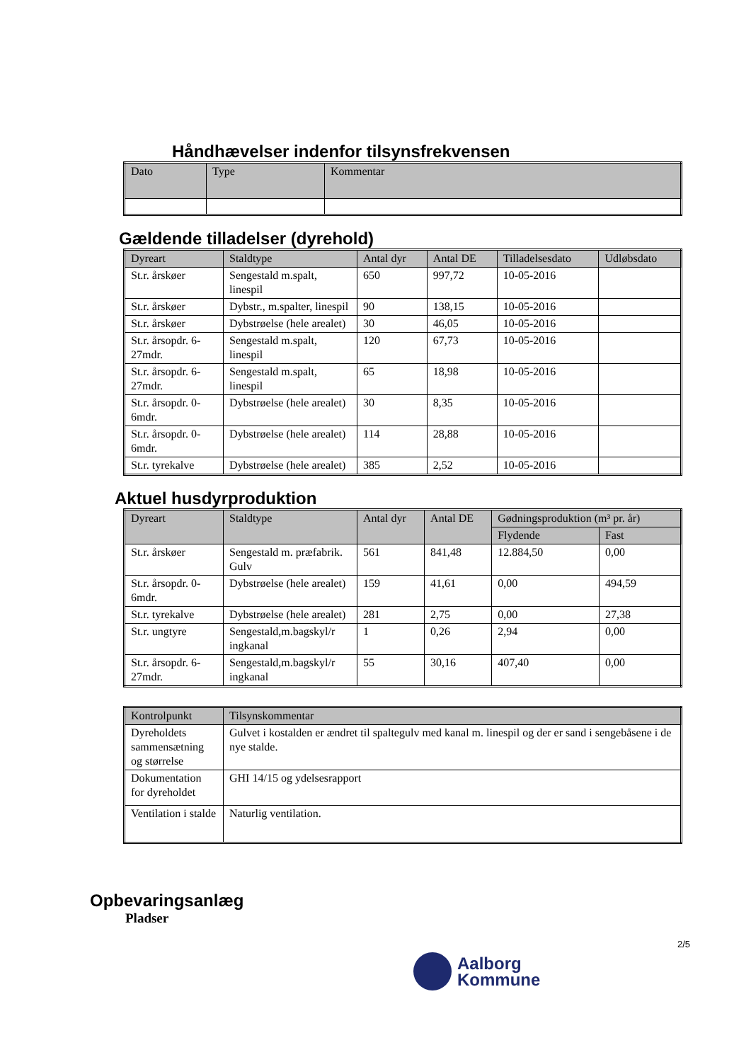Håndhævelser indenfor tilsynsfrekvensen
| Dato | Type | Kommentar |
| --- | --- | --- |
Gældende tilladelser (dyrehold)
| Dyreart | Staldtype | Antal dyr | Antal DE | Tilladelsesdato | Udløbsdato |
| --- | --- | --- | --- | --- | --- |
| St.r. årskøer | Sengestald m.spalt, linespil | 650 | 997,72 | 10-05-2016 | |
| St.r. årskøer | Dybstr., m.spalter, linespil | 90 | 138,15 | 10-05-2016 | |
| St.r. årskøer | Dybstrøelse (hele arealet) | 30 | 46,05 | 10-05-2016 | |
| St.r. årsopdr. 6-27mdr. | Sengestald m.spalt, linespil | 120 | 67,73 | 10-05-2016 | |
| St.r. årsopdr. 6-27mdr. | Sengestald m.spalt, linespil | 65 | 18,98 | 10-05-2016 | |
| St.r. årsopdr. 0-6mdr. | Dybstrøelse (hele arealet) | 30 | 8,35 | 10-05-2016 | |
| St.r. årsopdr. 0-6mdr. | Dybstrøelse (hele arealet) | 114 | 28,88 | 10-05-2016 | |
| St.r. tyrekalve | Dybstrøelse (hele arealet) | 385 | 2,52 | 10-05-2016 | |
Aktuel husdyrproduktion
| Dyreart | Staldtype | Antal dyr | Antal DE | Gødningsproduktion (m³ pr. år) | |
| --- | --- | --- | --- | --- | --- |
| | | | | Flydende | Fast |
| St.r. årskøer | Sengestald m. præfabrik. Gulv | 561 | 841,48 | 12.884,50 | 0,00 |
| St.r. årsopdr. 0-6mdr. | Dybstrøelse (hele arealet) | 159 | 41,61 | 0,00 | 494,59 |
| St.r. tyrekalve | Dybstrøelse (hele arealet) | 281 | 2,75 | 0,00 | 27,38 |
| St.r. ungtyre | Sengestald,m.bagskyl/r ingkanal | 1 | 0,26 | 2,94 | 0,00 |
| St.r. årsopdr. 6-27mdr. | Sengestald,m.bagskyl/r ingkanal | 55 | 30,16 | 407,40 | 0,00 |
| Kontrolpunkt | Tilsynskommentar |
| --- | --- |
| Dyreholdets sammensætning og størrelse | Gulvet i kostalden er ændret til spaltegulv med kanal m. linespil og der er sand i sengebåsene i de nye stalde. |
| Dokumentation for dyreholdet | GHI 14/15 og ydelsesrapport |
| Ventilation i stalde | Naturlig ventilation. |
Opbevaringsanlæg
Pladser
2/5
Aalborg
Kommune